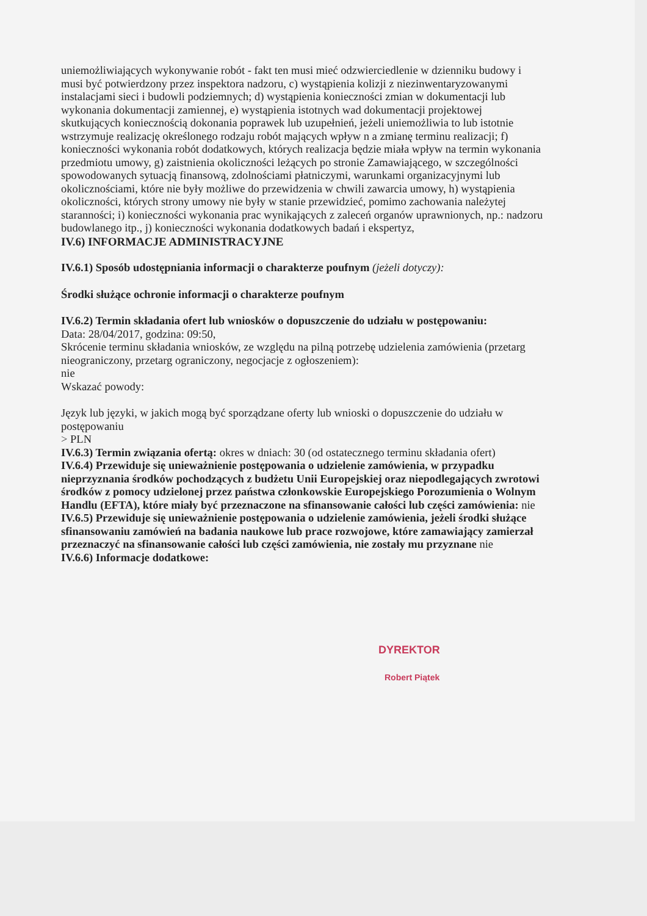uniemożliwiających wykonywanie robót - fakt ten musi mieć odzwierciedlenie w dzienniku budowy i musi być potwierdzony przez inspektora nadzoru, c) wystąpienia kolizji z niezinwentaryzowanymi instalacjami sieci i budowli podziemnych; d) wystąpienia konieczności zmian w dokumentacji lub wykonania dokumentacji zamiennej, e) wystąpienia istotnych wad dokumentacji projektowej skutkujących koniecznością dokonania poprawek lub uzupełnień, jeżeli uniemożliwia to lub istotnie wstrzymuje realizację określonego rodzaju robót mających wpływ n a zmianę terminu realizacji; f) konieczności wykonania robót dodatkowych, których realizacja będzie miała wpływ na termin wykonania przedmiotu umowy, g) zaistnienia okoliczności leżących po stronie Zamawiającego, w szczególności spowodowanych sytuacją finansową, zdolnościami płatniczymi, warunkami organizacyjnymi lub okolicznościami, które nie były możliwe do przewidzenia w chwili zawarcia umowy, h) wystąpienia okoliczności, których strony umowy nie były w stanie przewidzieć, pomimo zachowania należytej staranności; i) konieczności wykonania prac wynikających z zaleceń organów uprawnionych, np.: nadzoru budowlanego itp., j) konieczności wykonania dodatkowych badań i ekspertyz,
IV.6) INFORMACJE ADMINISTRACYJNE
IV.6.1) Sposób udostępniania informacji o charakterze poufnym (jeżeli dotyczy):
Środki służące ochronie informacji o charakterze poufnym
IV.6.2) Termin składania ofert lub wniosków o dopuszczenie do udziału w postępowaniu:
Data: 28/04/2017, godzina: 09:50,
Skrócenie terminu składania wniosków, ze względu na pilną potrzebę udzielenia zamówienia (przetarg nieograniczony, przetarg ograniczony, negocjacje z ogłoszeniem):
nie
Wskazać powody:
Język lub języki, w jakich mogą być sporządzane oferty lub wnioski o dopuszczenie do udziału w postępowaniu
> PLN
IV.6.3) Termin związania ofertą: okres w dniach: 30 (od ostatecznego terminu składania ofert)
IV.6.4) Przewiduje się unieważnienie postępowania o udzielenie zamówienia, w przypadku nieprzyznania środków pochodzących z budżetu Unii Europejskiej oraz niepodlegających zwrotowi środków z pomocy udzielonej przez państwa członkowskie Europejskiego Porozumienia o Wolnym Handlu (EFTA), które miały być przeznaczone na sfinansowanie całości lub części zamówienia: nie
IV.6.5) Przewiduje się unieważnienie postępowania o udzielenie zamówienia, jeżeli środki służące sfinansowaniu zamówień na badania naukowe lub prace rozwojowe, które zamawiający zamierzał przeznaczyć na sfinansowanie całości lub części zamówienia, nie zostały mu przyznane nie
IV.6.6) Informacje dodatkowe:
DYREKTOR
Robert Piątek